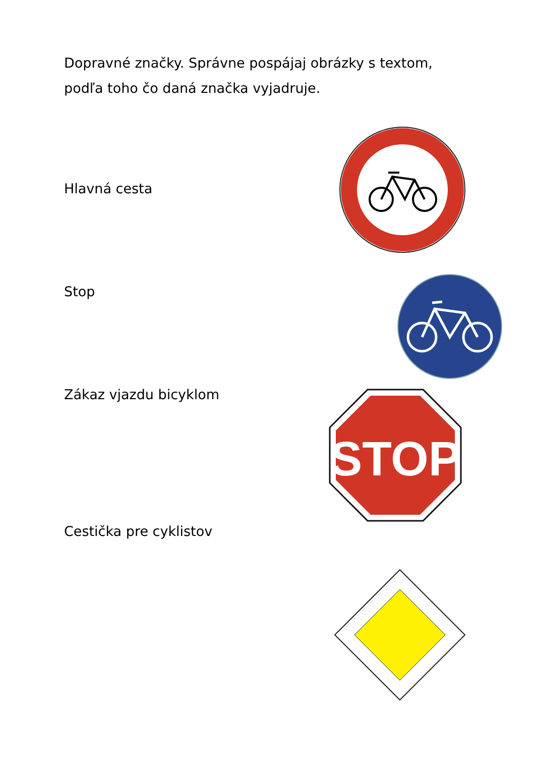Dopravné značky. Správne pospájaj obrázky s textom,
podľa toho čo daná značka vyjadruje.
Hlavná cesta
Stop
Zákaz vjazdu bicyklom
Cestička pre cyklistov
STOP